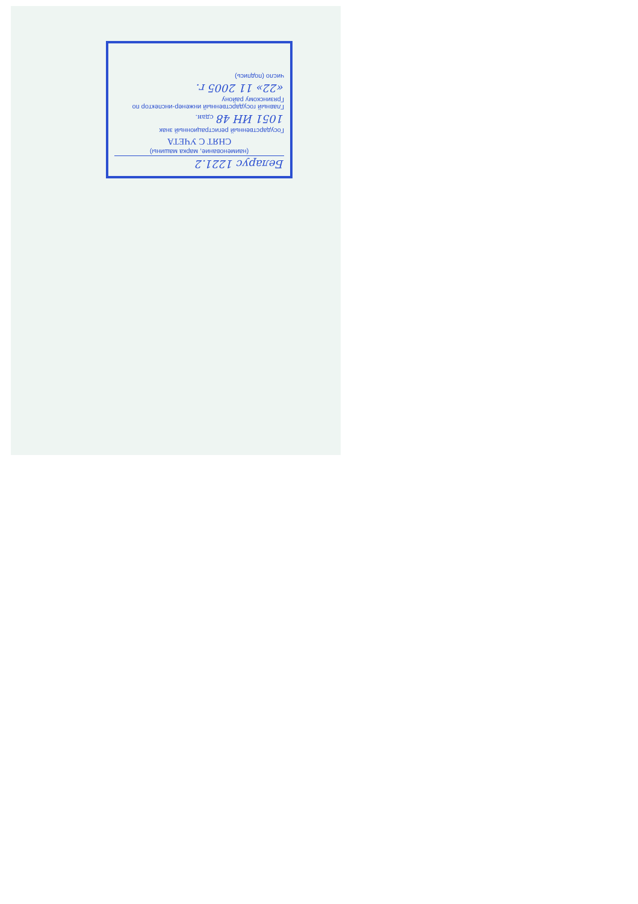Беларус 1221.2
(наименование, марка машины)
СНЯТ С УЧЕТА
Государственный регистрационный знак
1051 ИН 48 сдан.
Главный государственный инженер-инспектор по Грязинскому району
«22» 11 2005 г.
число (подпись)